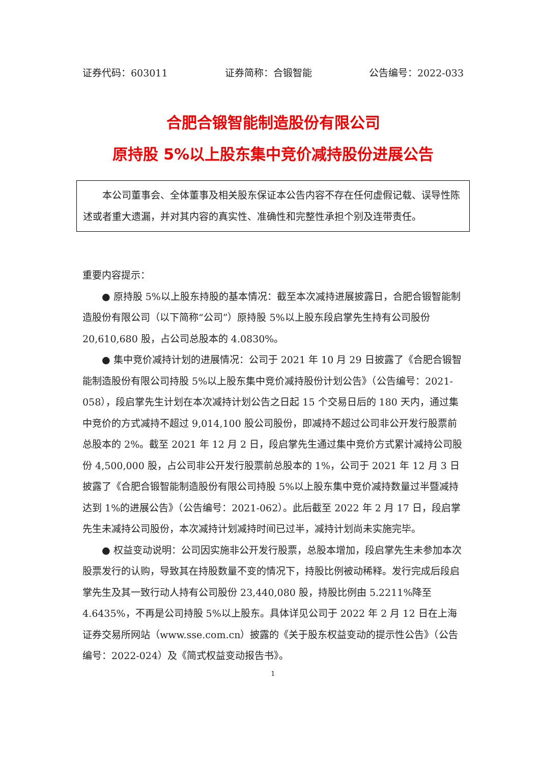证券代码：603011 证券简称：合锻智能 公告编号：2022-033
合肥合锻智能制造股份有限公司
原持股 5%以上股东集中竞价减持股份进展公告
本公司董事会、全体董事及相关股东保证本公告内容不存在任何虚假记载、误导性陈述或者重大遗漏，并对其内容的真实性、准确性和完整性承担个别及连带责任。
重要内容提示：
● 原持股 5%以上股东持股的基本情况：截至本次减持进展披露日，合肥合锻智能制造股份有限公司（以下简称“公司”）原持股 5%以上股东段启掌先生持有公司股份 20,610,680 股，占公司总股本的 4.0830%。
● 集中竞价减持计划的进展情况：公司于 2021 年 10 月 29 日披露了《合肥合锻智能制造股份有限公司持股 5%以上股东集中竞价减持股份计划公告》（公告编号：2021-058），段启掌先生计划在本次减持计划公告之日起 15 个交易日后的 180 天内，通过集中竞价的方式减持不超过 9,014,100 股公司股份，即减持不超过公司非公开发行股票前总股本的 2%。截至 2021 年 12 月 2 日，段启掌先生通过集中竞价方式累计减持公司股份 4,500,000 股，占公司非公开发行股票前总股本的 1%，公司于 2021 年 12 月 3 日披露了《合肥合锻智能制造股份有限公司持股 5%以上股东集中竞价减持数量过半暨减持达到 1%的进展公告》（公告编号：2021-062）。此后截至 2022 年 2 月 17 日，段启掌先生未减持公司股份，本次减持计划减持时间已过半，减持计划尚未实施完毕。
● 权益变动说明：公司因实施非公开发行股票，总股本增加，段启掌先生未参加本次股票发行的认购，导致其在持股数量不变的情况下，持股比例被动稀释。发行完成后段启掌先生及其一致行动人持有公司股份 23,440,080 股，持股比例由 5.2211%降至 4.6435%，不再是公司持股 5%以上股东。具体详见公司于 2022 年 2 月 12 日在上海证券交易所网站（www.sse.com.cn）披露的《关于股东权益变动的提示性公告》（公告编号：2022-024）及《简式权益变动报告书》。
1